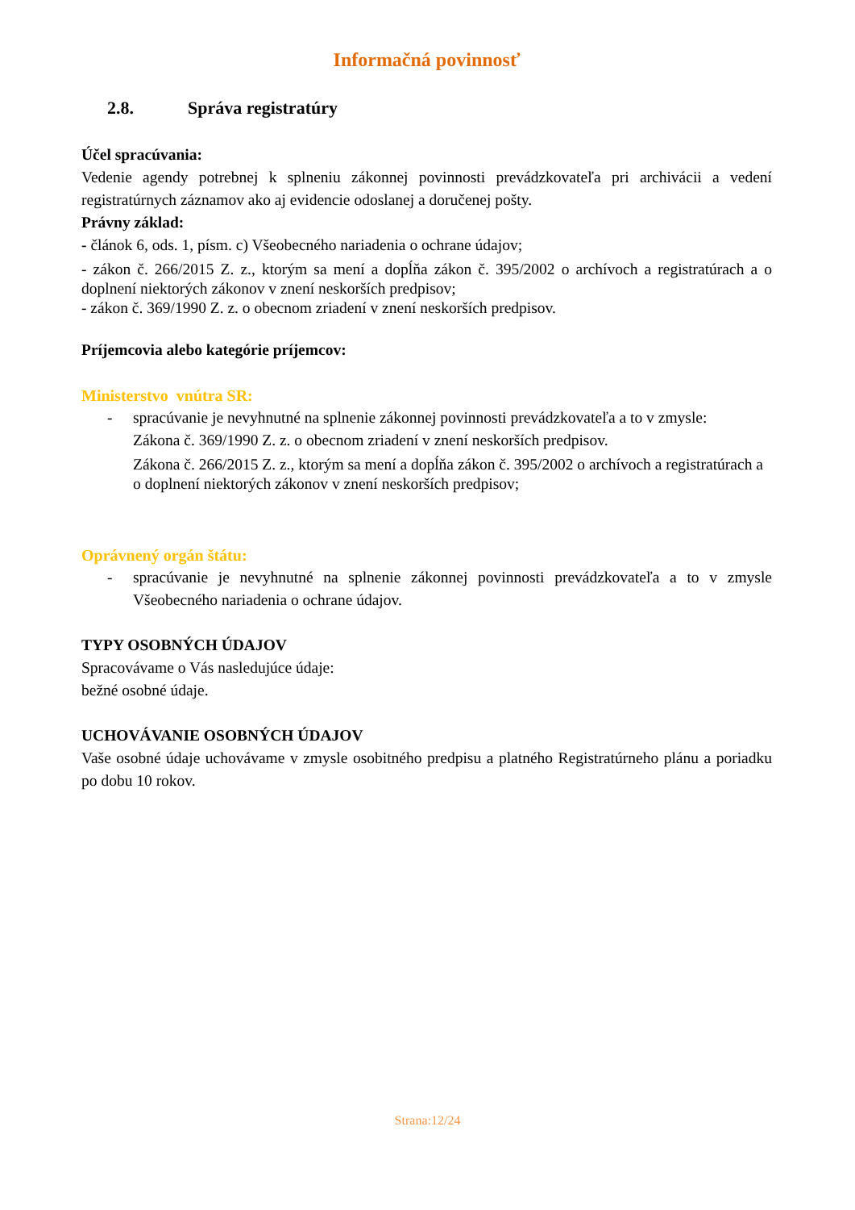Informačná povinnosť
2.8. Správa registratúry
Účel spracúvania:
Vedenie agendy potrebnej k splneniu zákonnej povinnosti prevádzkovateľa pri archivácii a vedení registratúrnych záznamov ako aj evidencie odoslanej a doručenej pošty.
Právny základ:
- článok 6, ods. 1, písm. c) Všeobecného nariadenia o ochrane údajov;
- zákon č. 266/2015 Z. z., ktorým sa mení a dopĺňa zákon č. 395/2002 o archívoch a registratúrach a o doplnení niektorých zákonov v znení neskorších predpisov;
- zákon č. 369/1990 Z. z. o obecnom zriadení v znení neskorších predpisov.
Príjemcovia alebo kategórie príjemcov:
Ministerstvo vnútra SR:
- spracúvanie je nevyhnutné na splnenie zákonnej povinnosti prevádzkovateľa a to v zmysle:
Zákona č. 369/1990 Z. z. o obecnom zriadení v znení neskorších predpisov.
Zákona č. 266/2015 Z. z., ktorým sa mení a dopĺňa zákon č. 395/2002 o archívoch a registratúrach a o doplnení niektorých zákonov v znení neskorších predpisov;
Oprávnený orgán štátu:
- spracúvanie je nevyhnutné na splnenie zákonnej povinnosti prevádzkovateľa a to v zmysle Všeobecného nariadenia o ochrane údajov.
TYPY OSOBNÝCH ÚDAJOV
Spracovávame o Vás nasledujúce údaje:
bežné osobné údaje.
UCHOVÁVANIE OSOBNÝCH ÚDAJOV
Vaše osobné údaje uchovávame v zmysle osobitného predpisu a platného Registratúrneho plánu a poriadku po dobu 10 rokov.
Strana:12/24